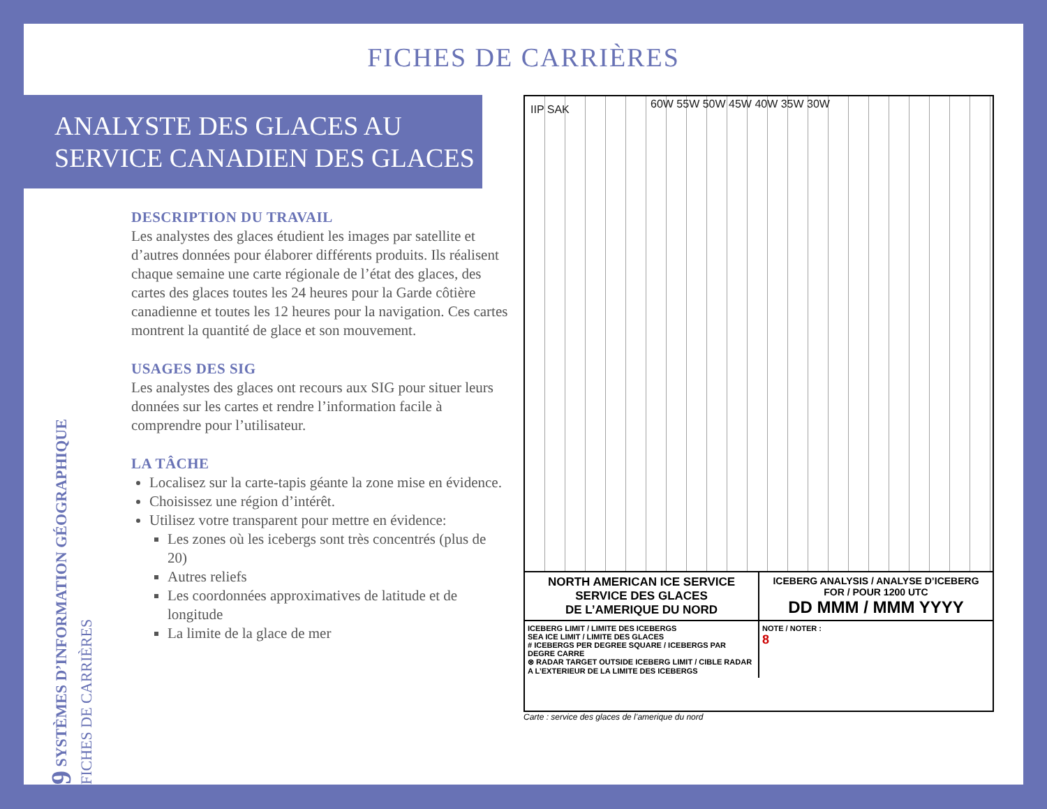FICHES DE CARRIÈRES
ANALYSTE DES GLACES AU
SERVICE CANADIEN DES GLACES
DESCRIPTION DU TRAVAIL
Les analystes des glaces étudient les images par satellite et d’autres données pour élaborer différents produits. Ils réalisent chaque semaine une carte régionale de l’état des glaces, des cartes des glaces toutes les 24 heures pour la Garde côtière canadienne et toutes les 12 heures pour la navigation. Ces cartes montrent la quantité de glace et son mouvement.
USAGES DES SIG
Les analystes des glaces ont recours aux SIG pour situer leurs données sur les cartes et rendre l’information facile à comprendre pour l’utilisateur.
LA TÂCHE
Localisez sur la carte-tapis géante la zone mise en évidence.
Choisissez une région d’intérêt.
Utilisez votre transparent pour mettre en évidence:
Les zones où les icebergs sont très concentrés (plus de 20)
Autres reliefs
Les coordonnées approximatives de latitude et de longitude
La limite de la glace de mer
9 SYSTÈMES D’INFORMATION GÉOGRAPHIQUE
FICHES DE CARRIÈRES
IIP SAK 60W 55W 50W 45W 40W 35W 30W
NORTH AMERICAN ICE SERVICE
SERVICE DES GLACES
DE L’AMERIQUE DU NORD
ICEBERG ANALYSIS / ANALYSE D’ICEBERG
FOR / POUR 1200 UTC
DD MMM / MMM YYYY
ICEBERG LIMIT / LIMITE DES ICEBERGS
SEA ICE LIMIT / LIMITE DES GLACES
# ICEBERGS PER DEGREE SQUARE / ICEBERGS PAR DEGRE CARRE
⊗ RADAR TARGET OUTSIDE ICEBERG LIMIT / CIBLE RADAR A L’EXTERIEUR DE LA LIMITE DES ICEBERGS
NOTE / NOTER :
8
Carte : service des glaces de l’amerique du nord